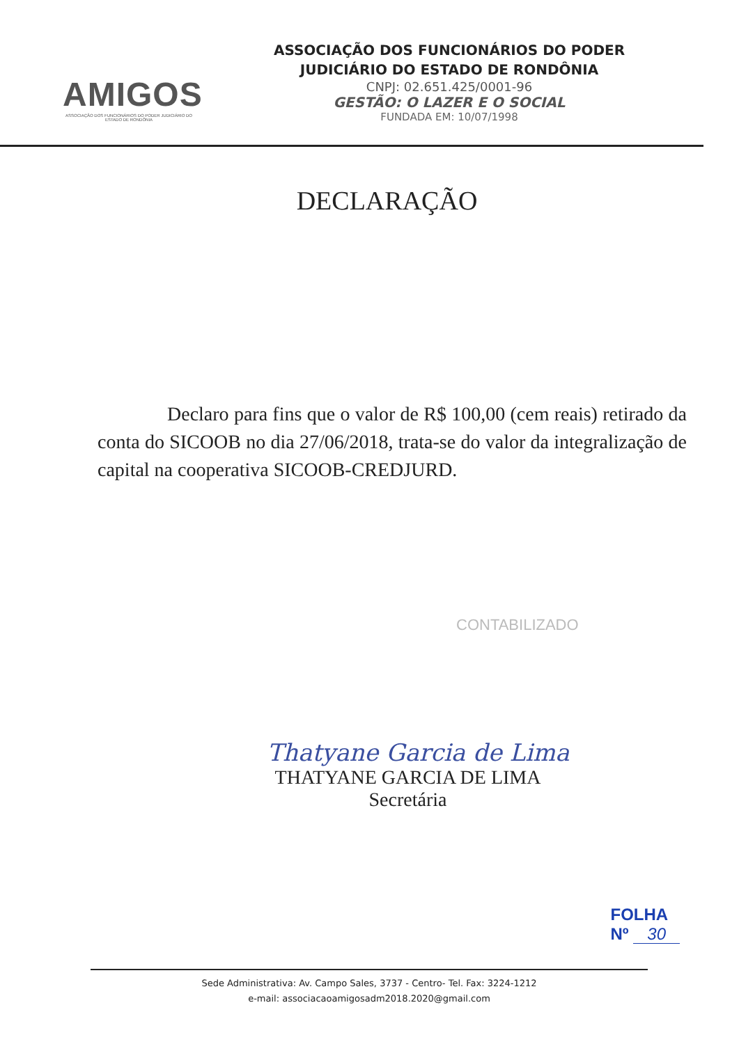AMIGOS
ASSOCIAÇÃO DOS FUNCIONÁRIOS DO PODER JUDICIÁRIO DO ESTADO DE RONDÔNIA
ASSOCIAÇÃO DOS FUNCIONÁRIOS DO PODER
JUDICIÁRIO DO ESTADO DE RONDÔNIA
CNPJ: 02.651.425/0001-96
GESTÃO: O LAZER E O SOCIAL
FUNDADA EM: 10/07/1998
DECLARAÇÃO
Declaro para fins que o valor de R$ 100,00 (cem reais) retirado da conta do SICOOB no dia 27/06/2018, trata-se do valor da integralização de capital na cooperativa SICOOB-CREDJURD.
CONTABILIZADO
Thatyane Garcia de Lima
THATYANE GARCIA DE LIMA
Secretária
FOLHA
Nº 30
Sede Administrativa: Av. Campo Sales, 3737 - Centro- Tel. Fax: 3224-1212
e-mail: associacaoamigosadm2018.2020@gmail.com